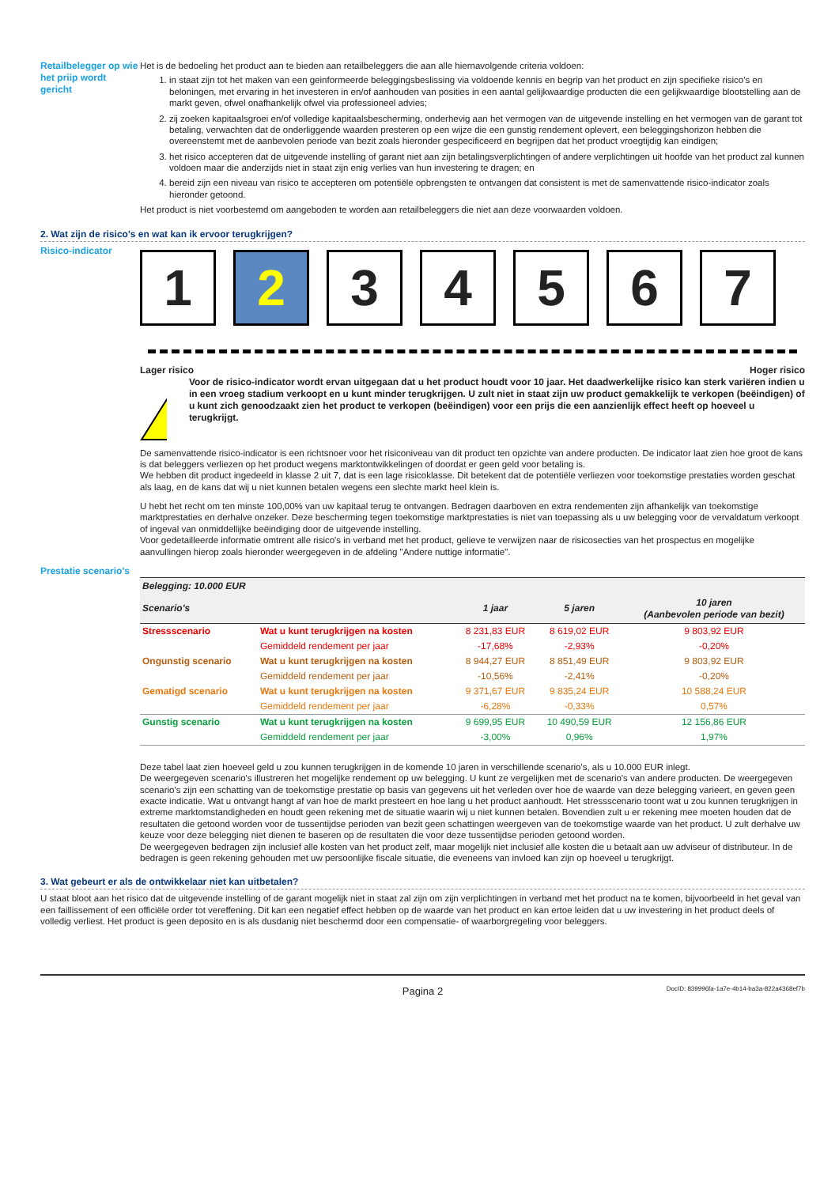Retailbelegger op wie het priip wordt gericht
Het is de bedoeling het product aan te bieden aan retailbeleggers die aan alle hiernavolgende criteria voldoen:
1. in staat zijn tot het maken van een geinformeerde beleggingsbeslissing via voldoende kennis en begrip van het product en zijn specifieke risico's en beloningen, met ervaring in het investeren in en/of aanhouden van posities in een aantal gelijkwaardige producten die een gelijkwaardige blootstelling aan de markt geven, ofwel onafhankelijk ofwel via professioneel advies;
2. zij zoeken kapitaalsgroei en/of volledige kapitaalsbescherming, onderhevig aan het vermogen van de uitgevende instelling en het vermogen van de garant tot betaling, verwachten dat de onderliggende waarden presteren op een wijze die een gunstig rendement oplevert, een beleggingshorizon hebben die overeenstemt met de aanbevolen periode van bezit zoals hieronder gespecificeerd en begrijpen dat het product vroegtijdig kan eindigen;
3. het risico accepteren dat de uitgevende instelling of garant niet aan zijn betalingsverplichtingen of andere verplichtingen uit hoofde van het product zal kunnen voldoen maar die anderzijds niet in staat zijn enig verlies van hun investering te dragen; en
4. bereid zijn een niveau van risico te accepteren om potentiële opbrengsten te ontvangen dat consistent is met de samenvattende risico-indicator zoals hieronder getoond.
Het product is niet voorbestemd om aangeboden te worden aan retailbeleggers die niet aan deze voorwaarden voldoen.
2. Wat zijn de risico's en wat kan ik ervoor terugkrijgen?
Risico-indicator
1 2 3 4 5 6 7
Lager risico Hoger risico
!
Voor de risico-indicator wordt ervan uitgegaan dat u het product houdt voor 10 jaar. Het daadwerkelijke risico kan sterk variëren indien u in een vroeg stadium verkoopt en u kunt minder terugkrijgen. U zult niet in staat zijn uw product gemakkelijk te verkopen (beëindigen) of u kunt zich genoodzaakt zien het product te verkopen (beëindigen) voor een prijs die een aanzienlijk effect heeft op hoeveel u terugkrijgt.
De samenvattende risico-indicator is een richtsnoer voor het risiconiveau van dit product ten opzichte van andere producten. De indicator laat zien hoe groot de kans is dat beleggers verliezen op het product wegens marktontwikkelingen of doordat er geen geld voor betaling is.
We hebben dit product ingedeeld in klasse 2 uit 7, dat is een lage risicoklasse. Dit betekent dat de potentiële verliezen voor toekomstige prestaties worden geschat als laag, en de kans dat wij u niet kunnen betalen wegens een slechte markt heel klein is.
U hebt het recht om ten minste 100,00% van uw kapitaal terug te ontvangen. Bedragen daarboven en extra rendementen zijn afhankelijk van toekomstige marktprestaties en derhalve onzeker. Deze bescherming tegen toekomstige marktprestaties is niet van toepassing als u uw belegging voor de vervaldatum verkoopt of ingeval van onmiddellijke beëindiging door de uitgevende instelling.
Voor gedetailleerde informatie omtrent alle risico's in verband met het product, gelieve te verwijzen naar de risicosecties van het prospectus en mogelijke aanvullingen hierop zoals hieronder weergegeven in de afdeling "Andere nuttige informatie".
Prestatie scenario's
| Belegging: 10.000 EUR | | | | |
| --- | --- | --- | --- | --- |
| Scenario's | | 1 jaar | 5 jaren | 10 jaren (Aanbevolen periode van bezit) |
| Stressscenario | Wat u kunt terugkrijgen na kosten | 8 231,83 EUR | 8 619,02 EUR | 9 803,92 EUR |
| | Gemiddeld rendement per jaar | -17,68% | -2,93% | -0,20% |
| Ongunstig scenario | Wat u kunt terugkrijgen na kosten | 8 944,27 EUR | 8 851,49 EUR | 9 803,92 EUR |
| | Gemiddeld rendement per jaar | -10,56% | -2,41% | -0,20% |
| Gematigd scenario | Wat u kunt terugkrijgen na kosten | 9 371,67 EUR | 9 835,24 EUR | 10 588,24 EUR |
| | Gemiddeld rendement per jaar | -6,28% | -0,33% | 0,57% |
| Gunstig scenario | Wat u kunt terugkrijgen na kosten | 9 699,95 EUR | 10 490,59 EUR | 12 156,86 EUR |
| | Gemiddeld rendement per jaar | -3,00% | 0,96% | 1,97% |
Deze tabel laat zien hoeveel geld u zou kunnen terugkrijgen in de komende 10 jaren in verschillende scenario's, als u 10.000 EUR inlegt.
De weergegeven scenario's illustreren het mogelijke rendement op uw belegging. U kunt ze vergelijken met de scenario's van andere producten. De weergegeven scenario's zijn een schatting van de toekomstige prestatie op basis van gegevens uit het verleden over hoe de waarde van deze belegging varieert, en geven geen exacte indicatie. Wat u ontvangt hangt af van hoe de markt presteert en hoe lang u het product aanhoudt. Het stressscenario toont wat u zou kunnen terugkrijgen in extreme marktomstandigheden en houdt geen rekening met de situatie waarin wij u niet kunnen betalen. Bovendien zult u er rekening mee moeten houden dat de resultaten die getoond worden voor de tussentijdse perioden van bezit geen schattingen weergeven van de toekomstige waarde van het product. U zult derhalve uw keuze voor deze belegging niet dienen te baseren op de resultaten die voor deze tussentijdse perioden getoond worden.
De weergegeven bedragen zijn inclusief alle kosten van het product zelf, maar mogelijk niet inclusief alle kosten die u betaalt aan uw adviseur of distributeur. In de bedragen is geen rekening gehouden met uw persoonlijke fiscale situatie, die eveneens van invloed kan zijn op hoeveel u terugkrijgt.
3. Wat gebeurt er als de ontwikkelaar niet kan uitbetalen?
U staat bloot aan het risico dat de uitgevende instelling of de garant mogelijk niet in staat zal zijn om zijn verplichtingen in verband met het product na te komen, bijvoorbeeld in het geval van een faillissement of een officiële order tot vereffening. Dit kan een negatief effect hebben op de waarde van het product en kan ertoe leiden dat u uw investering in het product deels of volledig verliest. Het product is geen deposito en is als dusdanig niet beschermd door een compensatie- of waarborgregeling voor beleggers.
Pagina 2 DocID: 839996fa-1a7e-4b14-ba3a-822a4368ef7b